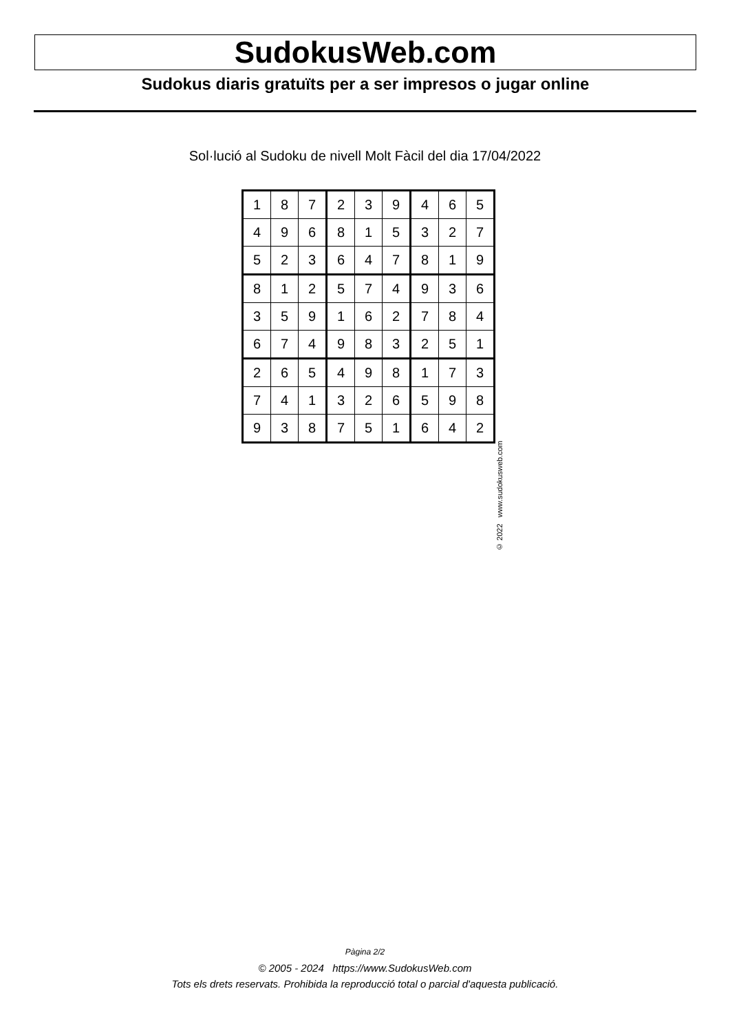SudokusWeb.com
Sudokus diaris gratuïts per a ser impresos o jugar online
Sol·lució al Sudoku de nivell Molt Fàcil del dia 17/04/2022
| 1 | 8 | 7 | 2 | 3 | 9 | 4 | 6 | 5 |
| 4 | 9 | 6 | 8 | 1 | 5 | 3 | 2 | 7 |
| 5 | 2 | 3 | 6 | 4 | 7 | 8 | 1 | 9 |
| 8 | 1 | 2 | 5 | 7 | 4 | 9 | 3 | 6 |
| 3 | 5 | 9 | 1 | 6 | 2 | 7 | 8 | 4 |
| 6 | 7 | 4 | 9 | 8 | 3 | 2 | 5 | 1 |
| 2 | 6 | 5 | 4 | 9 | 8 | 1 | 7 | 3 |
| 7 | 4 | 1 | 3 | 2 | 6 | 5 | 9 | 8 |
| 9 | 3 | 8 | 7 | 5 | 1 | 6 | 4 | 2 |
© 2022 www.sudokusweb.com
Pàgina 2/2
© 2005 - 2024 https://www.SudokusWeb.com
Tots els drets reservats. Prohibida la reproducció total o parcial d'aquesta publicació.